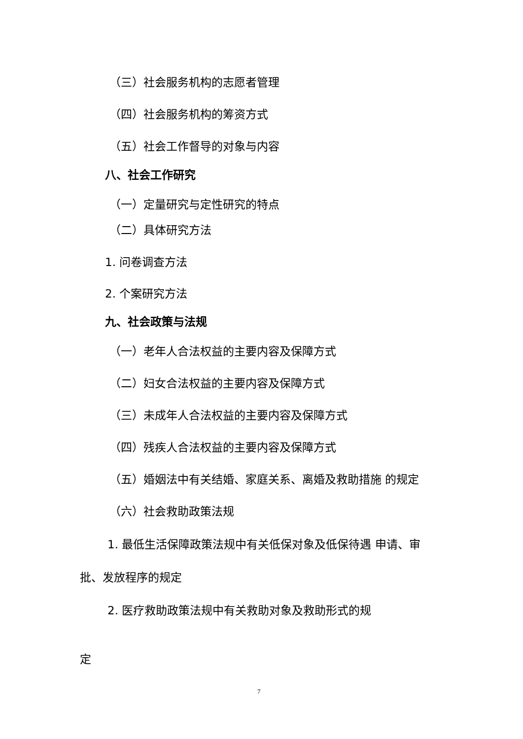（三）社会服务机构的志愿者管理
（四）社会服务机构的筹资方式
（五）社会工作督导的对象与内容
八、社会工作研究
（一）定量研究与定性研究的特点
（二）具体研究方法
1. 问卷调查方法
2. 个案研究方法
九、社会政策与法规
（一）老年人合法权益的主要内容及保障方式
（二）妇女合法权益的主要内容及保障方式
（三）未成年人合法权益的主要内容及保障方式
（四）残疾人合法权益的主要内容及保障方式
（五）婚姻法中有关结婚、家庭关系、离婚及救助措施 的规定
（六）社会救助政策法规
1. 最低生活保障政策法规中有关低保对象及低保待遇 申请、审
批、发放程序的规定
2. 医疗救助政策法规中有关救助对象及救助形式的规
定
7